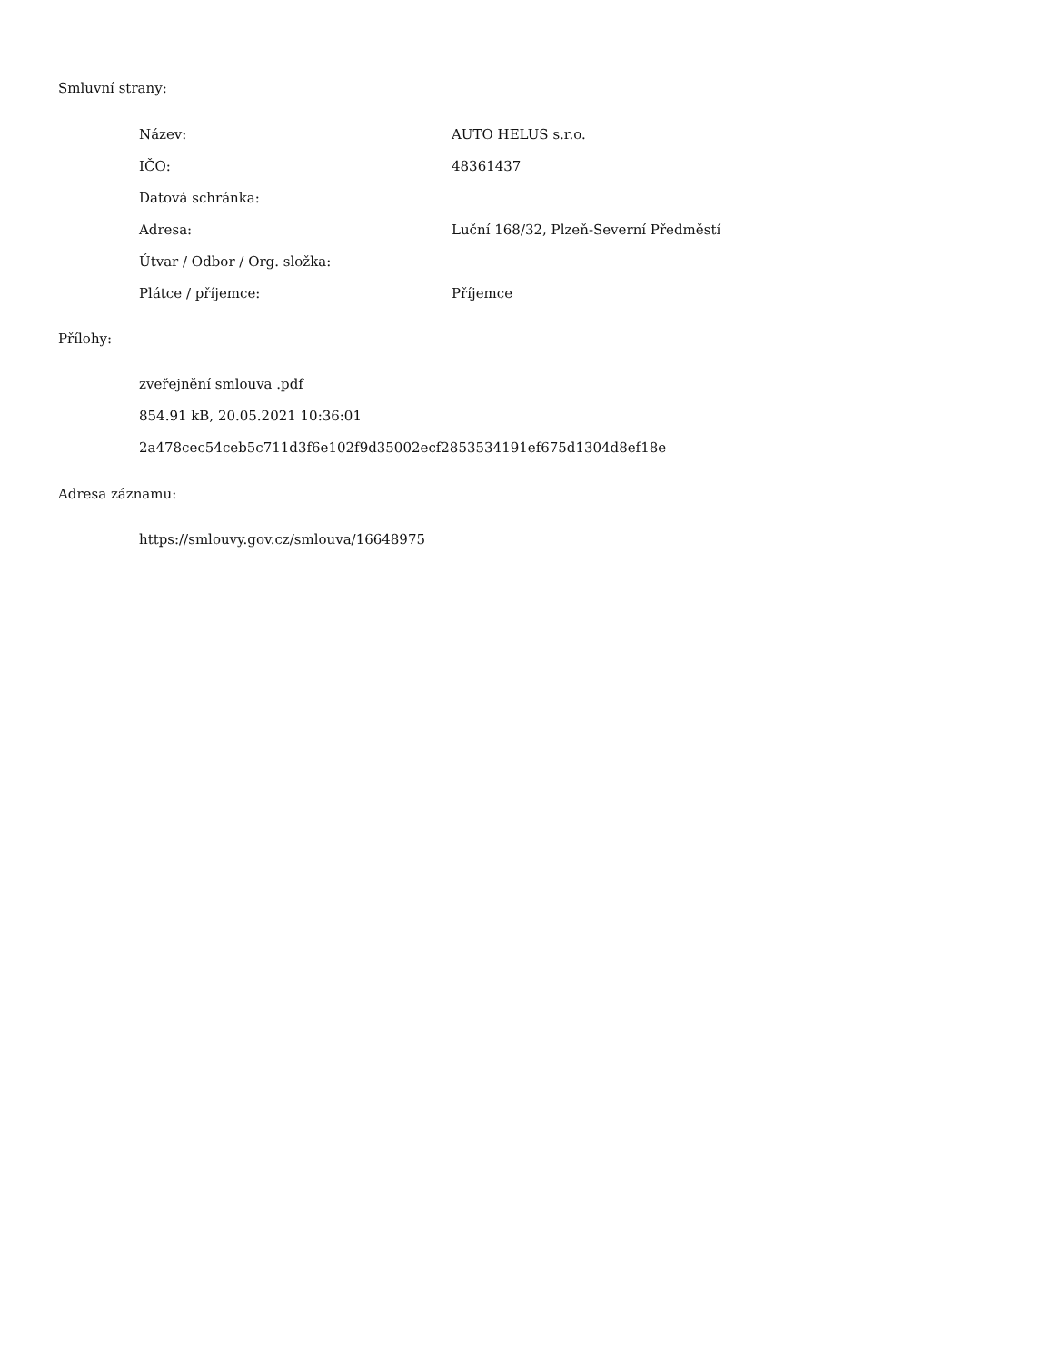Smluvní strany:
| Název: | AUTO HELUS s.r.o. |
| IČO: | 48361437 |
| Datová schránka: | |
| Adresa: | Luční 168/32, Plzeň-Severní Předměstí |
| Útvar / Odbor / Org. složka: | |
| Plátce / příjemce: | Příjemce |
Přílohy:
zveřejnění smlouva .pdf
854.91 kB, 20.05.2021 10:36:01
2a478cec54ceb5c711d3f6e102f9d35002ecf2853534191ef675d1304d8ef18e
Adresa záznamu:
https://smlouvy.gov.cz/smlouva/16648975